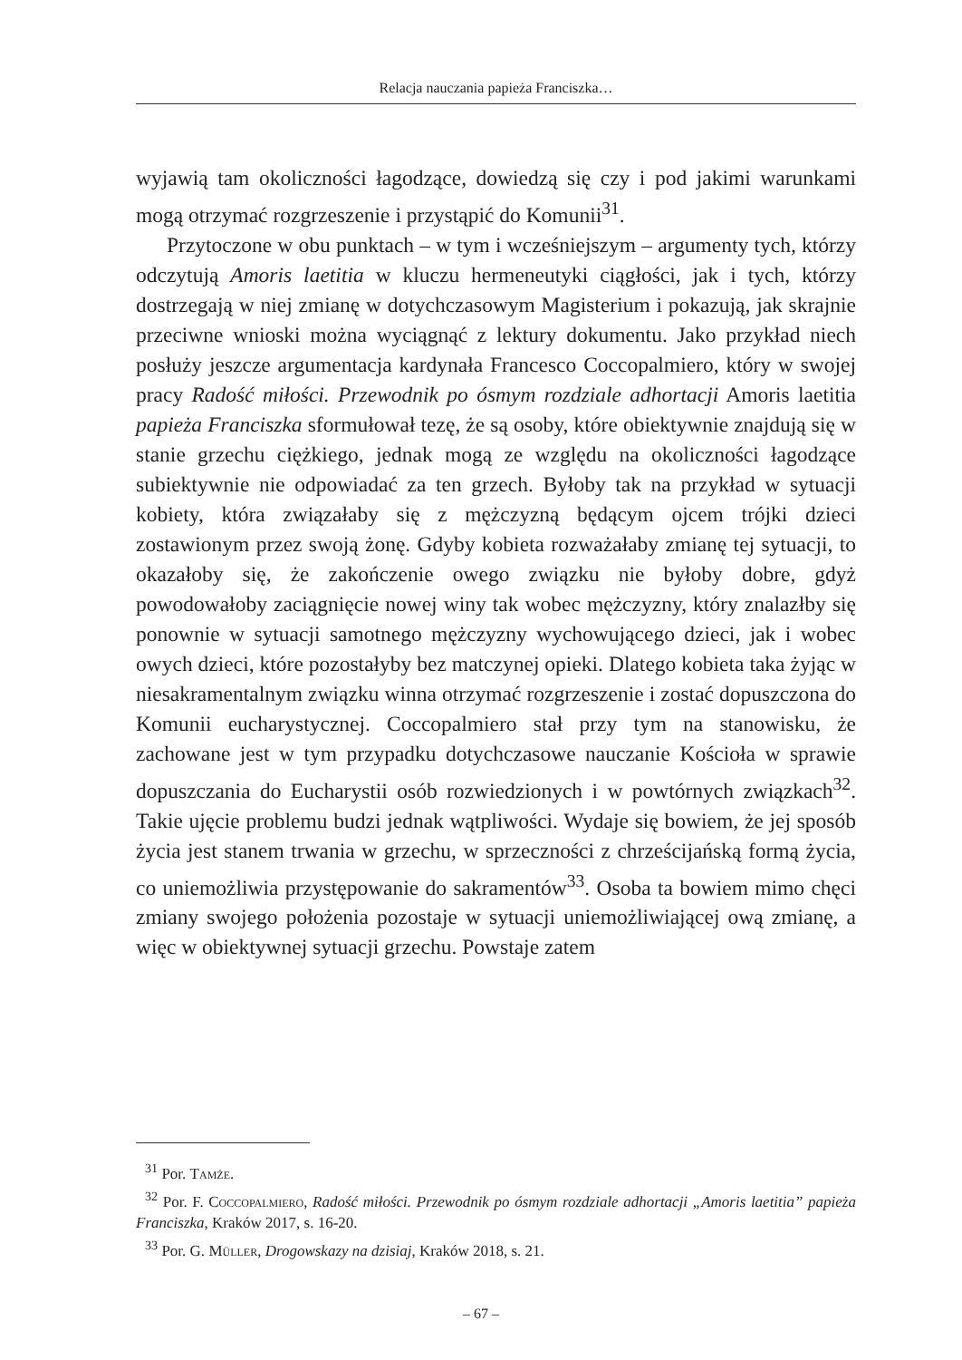Relacja nauczania papieża Franciszka…
wyjawią tam okoliczności łagodzące, dowiedzą się czy i pod jakimi warunkami mogą otrzymać rozgrzeszenie i przystąpić do Komunii<sup>31</sup>.
Przytoczone w obu punktach – w tym i wcześniejszym – argumenty tych, którzy odczytują Amoris laetitia w kluczu hermeneutyki ciągłości, jak i tych, którzy dostrzegają w niej zmianę w dotychczasowym Magisterium i pokazują, jak skrajnie przeciwne wnioski można wyciągnąć z lektury dokumentu. Jako przykład niech posłuży jeszcze argumentacja kardynała Francesco Coccopalmiero, który w swojej pracy Radość miłości. Przewodnik po ósmym rozdziale adhortacji Amoris laetitia papieża Franciszka sformułował tezę, że są osoby, które obiektywnie znajdują się w stanie grzechu ciężkiego, jednak mogą ze względu na okoliczności łagodzące subiektywnie nie odpowiadać za ten grzech. Byłoby tak na przykład w sytuacji kobiety, która związałaby się z mężczyzną będącym ojcem trójki dzieci zostawionym przez swoją żonę. Gdyby kobieta rozważałaby zmianę tej sytuacji, to okazałoby się, że zakończenie owego związku nie byłoby dobre, gdyż powodowałoby zaciągnięcie nowej winy tak wobec mężczyzny, który znalazłby się ponownie w sytuacji samotnego mężczyzny wychowującego dzieci, jak i wobec owych dzieci, które pozostałyby bez matczynej opieki. Dlatego kobieta taka żyjąc w niesakramentalnym związku winna otrzymać rozgrzeszenie i zostać dopuszczona do Komunii eucharystycznej. Coccopalmiero stał przy tym na stanowisku, że zachowane jest w tym przypadku dotychczasowe nauczanie Kościoła w sprawie dopuszczania do Eucharystii osób rozwiedzionych i w powtórnych związkach<sup>32</sup>. Takie ujęcie problemu budzi jednak wątpliwości. Wydaje się bowiem, że jej sposób życia jest stanem trwania w grzechu, w sprzeczności z chrześcijańską formą życia, co uniemożliwia przystępowanie do sakramentów<sup>33</sup>. Osoba ta bowiem mimo chęci zmiany swojego położenia pozostaje w sytuacji uniemożliwiającej ową zmianę, a więc w obiektywnej sytuacji grzechu. Powstaje zatem
<sup>31</sup> Por. Tamże.
<sup>32</sup> Por. F. Coccopalmiero, Radość miłości. Przewodnik po ósmym rozdziale adhortacji „Amoris laetitia” papieża Franciszka, Kraków 2017, s. 16-20.
<sup>33</sup> Por. G. Müller, Drogowskazy na dzisiaj, Kraków 2018, s. 21.
– 67 –